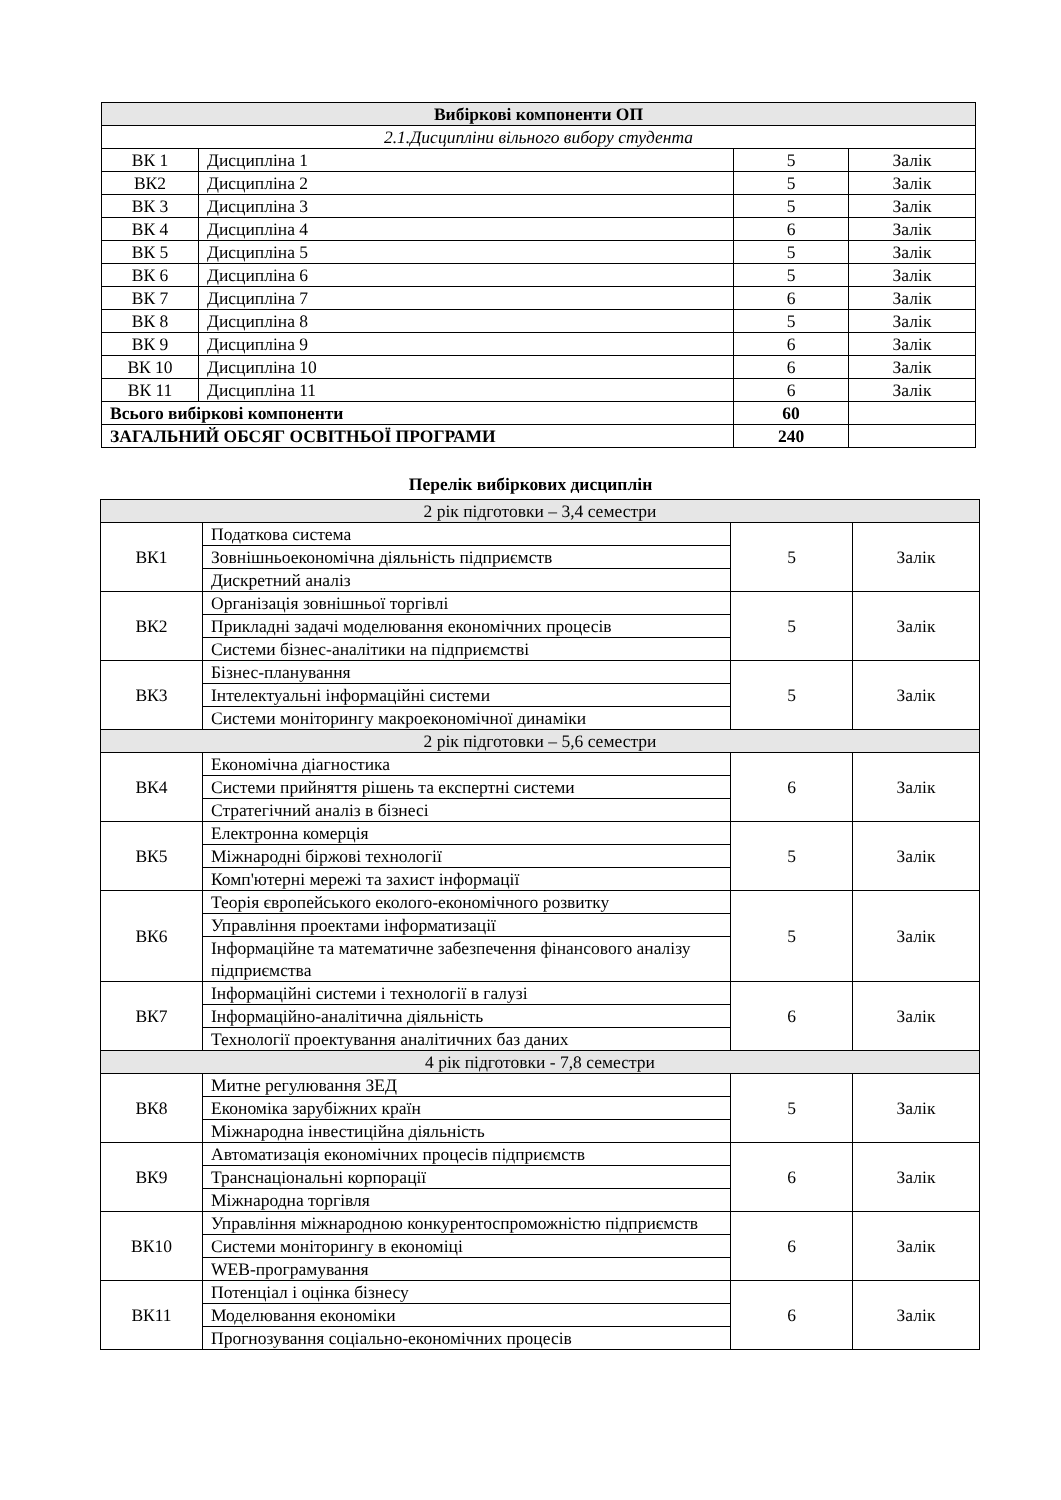| Вибіркові компоненти ОП | | | |
| --- | --- | --- | --- |
| 2.1.Дисципліни вільного вибору студента | | | |
| ВК 1 | Дисципліна 1 | 5 | Залік |
| ВК2 | Дисципліна 2 | 5 | Залік |
| ВК 3 | Дисципліна 3 | 5 | Залік |
| ВК 4 | Дисципліна 4 | 6 | Залік |
| ВК 5 | Дисципліна 5 | 5 | Залік |
| ВК 6 | Дисципліна 6 | 5 | Залік |
| ВК 7 | Дисципліна 7 | 6 | Залік |
| ВК 8 | Дисципліна 8 | 5 | Залік |
| ВК 9 | Дисципліна 9 | 6 | Залік |
| ВК 10 | Дисципліна 10 | 6 | Залік |
| ВК 11 | Дисципліна 11 | 6 | Залік |
| Всього вибіркові компоненти | | 60 | |
| ЗАГАЛЬНИЙ ОБСЯГ ОСВІТНЬОЇ ПРОГРАМИ | | 240 | |
Перелік вибіркових дисциплін
| 2 рік підготовки – 3,4 семестри | | | |
| ВК1 | Податкова система | 5 | Залік |
| | Зовнішньоекономічна діяльність підприємств | | |
| | Дискретний аналіз | | |
| ВК2 | Організація зовнішньої торгівлі | 5 | Залік |
| | Прикладні задачі моделювання економічних процесів | | |
| | Системи бізнес-аналітики на підприємстві | | |
| ВК3 | Бізнес-планування | 5 | Залік |
| | Інтелектуальні інформаційні системи | | |
| | Системи моніторингу макроекономічної динаміки | | |
| 2 рік підготовки – 5,6 семестри | | | |
| ВК4 | Економічна діагностика | 6 | Залік |
| | Системи прийняття рішень та експертні системи | | |
| | Стратегічний аналіз в бізнесі | | |
| ВК5 | Електронна комерція | 5 | Залік |
| | Міжнародні біржові технології | | |
| | Комп'ютерні мережі та захист інформації | | |
| ВК6 | Теорія європейського еколого-економічного розвитку | 5 | Залік |
| | Управління проектами інформатизації | | |
| | Інформаційне та математичне забезпечення фінансового аналізу підприємства | | |
| ВК7 | Інформаційні системи і технології в галузі | 6 | Залік |
| | Інформаційно-аналітична діяльність | | |
| | Технології проектування аналітичних баз даних | | |
| 4 рік підготовки - 7,8 семестри | | | |
| ВК8 | Митне регулювання ЗЕД | 5 | Залік |
| | Економіка зарубіжних країн | | |
| | Міжнародна інвестиційна діяльність | | |
| ВК9 | Автоматизація економічних процесів підприємств | 6 | Залік |
| | Транснаціональні корпорації | | |
| | Міжнародна торгівля | | |
| ВК10 | Управління міжнародною конкурентоспроможністю підприємств | 6 | Залік |
| | Системи моніторингу в економіці | | |
| | WEB-програмування | | |
| ВК11 | Потенціал і оцінка бізнесу | 6 | Залік |
| | Моделювання економіки | | |
| | Прогнозування соціально-економічних процесів | | |